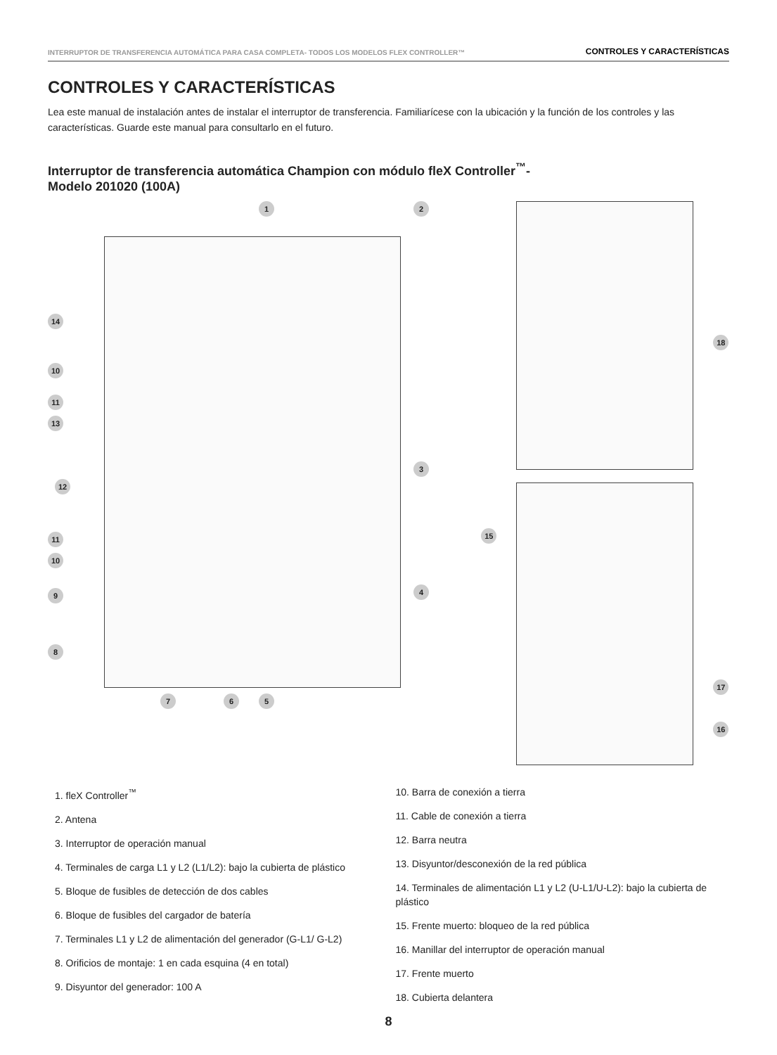INTERRUPTOR DE TRANSFERENCIA AUTOMÁTICA PARA CASA COMPLETA- TODOS LOS MODELOS FLEX CONTROLLER™ CONTROLES Y CARACTERÍSTICAS
CONTROLES Y CARACTERÍSTICAS
Lea este manual de instalación antes de instalar el interruptor de transferencia. Familiarícese con la ubicación y la función de los controles y las características. Guarde este manual para consultarlo en el futuro.
Interruptor de transferencia automática Champion con módulo fleX Controller<sup>™</sup>-
Modelo 201020 (100A)
1 2
14
10
11
13
3
12
11
10
9 4
8
7 6 5
18
15
17
16
1. fleX Controller<sup>™</sup>
2. Antena
3. Interruptor de operación manual
4. Terminales de carga L1 y L2 (L1/L2): bajo la cubierta de plástico
5. Bloque de fusibles de detección de dos cables
6. Bloque de fusibles del cargador de batería
7. Terminales L1 y L2 de alimentación del generador (G-L1/ G-L2)
8. Orificios de montaje: 1 en cada esquina (4 en total)
9. Disyuntor del generador: 100 A
10. Barra de conexión a tierra
11. Cable de conexión a tierra
12. Barra neutra
13. Disyuntor/desconexión de la red pública
14. Terminales de alimentación L1 y L2 (U-L1/U-L2): bajo la cubierta de plástico
15. Frente muerto: bloqueo de la red pública
16. Manillar del interruptor de operación manual
17. Frente muerto
18. Cubierta delantera
8